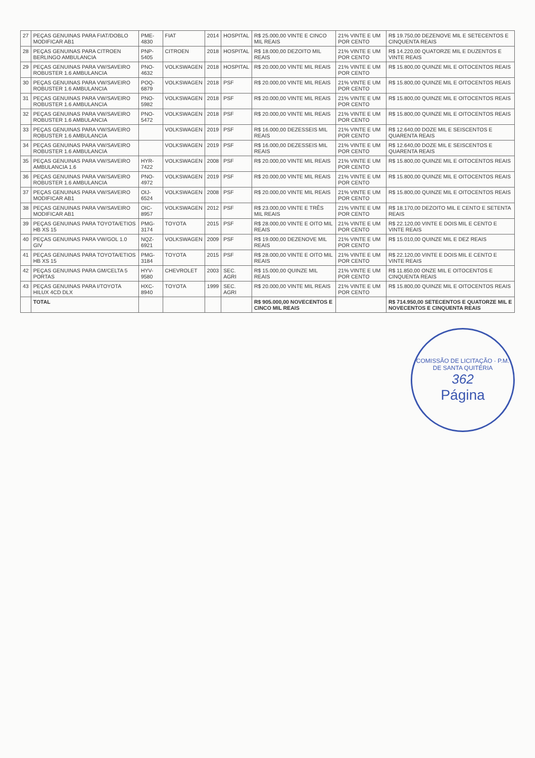| 27 | PEÇAS GENUINAS PARA FIAT/DOBLO MODIFICAR AB1 | PME-4830 | FIAT | 2014 | HOSPITAL | R$ 25.000,00 VINTE E CINCO MIL REAIS | 21% VINTE E UM POR CENTO | R$ 19.750,00 DEZENOVE MIL E SETECENTOS E CINQUENTA REAIS |
| 28 | PEÇAS GENUINAS PARA CITROEN BERLINGO AMBULANCIA | PNP-5405 | CITROEN | 2018 | HOSPITAL | R$ 18.000,00 DEZOITO MIL REAIS | 21% VINTE E UM POR CENTO | R$ 14.220,00 QUATORZE MIL E DUZENTOS E VINTE REAIS |
| 29 | PEÇAS GENUINAS PARA VW/SAVEIRO ROBUSTER 1.6 AMBULANCIA | PNO-4632 | VOLKSWAGEN | 2018 | HOSPITAL | R$ 20.000,00 VINTE MIL REAIS | 21% VINTE E UM POR CENTO | R$ 15.800,00 QUINZE MIL E OITOCENTOS REAIS |
| 30 | PEÇAS GENUINAS PARA VW/SAVEIRO ROBUSTER 1.6 AMBULANCIA | POQ-6879 | VOLKSWAGEN | 2018 | PSF | R$ 20.000,00 VINTE MIL REAIS | 21% VINTE E UM POR CENTO | R$ 15.800,00 QUINZE MIL E OITOCENTOS REAIS |
| 31 | PEÇAS GENUINAS PARA VW/SAVEIRO ROBUSTER 1.6 AMBULANCIA | PNO-5982 | VOLKSWAGEN | 2018 | PSF | R$ 20.000,00 VINTE MIL REAIS | 21% VINTE E UM POR CENTO | R$ 15.800,00 QUINZE MIL E OITOCENTOS REAIS |
| 32 | PEÇAS GENUINAS PARA VW/SAVEIRO ROBUSTER 1.6 AMBULANCIA | PNO-5472 | VOLKSWAGEN | 2018 | PSF | R$ 20.000,00 VINTE MIL REAIS | 21% VINTE E UM POR CENTO | R$ 15.800,00 QUINZE MIL E OITOCENTOS REAIS |
| 33 | PEÇAS GENUINAS PARA VW/SAVEIRO ROBUSTER 1.6 AMBULANCIA | | VOLKSWAGEN | 2019 | PSF | R$ 16.000,00 DEZESSEIS MIL REAIS | 21% VINTE E UM POR CENTO | R$ 12.640,00 DOZE MIL E SEISCENTOS E QUARENTA REAIS |
| 34 | PEÇAS GENUINAS PARA VW/SAVEIRO ROBUSTER 1.6 AMBULANCIA | | VOLKSWAGEN | 2019 | PSF | R$ 16.000,00 DEZESSEIS MIL REAIS | 21% VINTE E UM POR CENTO | R$ 12.640,00 DOZE MIL E SEISCENTOS E QUARENTA REAIS |
| 35 | PEÇAS GENUINAS PARA VW/SAVEIRO AMBULANCIA 1.6 | HYR-7422 | VOLKSWAGEN | 2008 | PSF | R$ 20.000,00 VINTE MIL REAIS | 21% VINTE E UM POR CENTO | R$ 15.800,00 QUINZE MIL E OITOCENTOS REAIS |
| 36 | PEÇAS GENUINAS PARA VW/SAVEIRO ROBUSTER 1.6 AMBULANCIA | PNO-4972 | VOLKSWAGEN | 2019 | PSF | R$ 20.000,00 VINTE MIL REAIS | 21% VINTE E UM POR CENTO | R$ 15.800,00 QUINZE MIL E OITOCENTOS REAIS |
| 37 | PEÇAS GENUINAS PARA VW/SAVEIRO MODIFICAR AB1 | OIJ-6524 | VOLKSWAGEN | 2008 | PSF | R$ 20.000,00 VINTE MIL REAIS | 21% VINTE E UM POR CENTO | R$ 15.800,00 QUINZE MIL E OITOCENTOS REAIS |
| 38 | PEÇAS GENUINAS PARA VW/SAVEIRO MODIFICAR AB1 | OIC-8957 | VOLKSWAGEN | 2012 | PSF | R$ 23.000,00 VINTE E TRÊS MIL REAIS | 21% VINTE E UM POR CENTO | R$ 18.170,00 DEZOITO MIL E CENTO E SETENTA REAIS |
| 39 | PEÇAS GENUINAS PARA TOYOTA/ETIOS HB XS 15 | PMG-3174 | TOYOTA | 2015 | PSF | R$ 28.000,00 VINTE E OITO MIL REAIS | 21% VINTE E UM POR CENTO | R$ 22.120,00 VINTE E DOIS MIL E CENTO E VINTE REAIS |
| 40 | PEÇAS GENUINAS PARA VW/GOL 1.0 GIV | NQZ-6921 | VOLKSWAGEN | 2009 | PSF | R$ 19.000,00 DEZENOVE MIL REAIS | 21% VINTE E UM POR CENTO | R$ 15.010,00 QUINZE MIL E DEZ REAIS |
| 41 | PEÇAS GENUINAS PARA TOYOTA/ETIOS HB XS 15 | PMG-3184 | TOYOTA | 2015 | PSF | R$ 28.000,00 VINTE E OITO MIL REAIS | 21% VINTE E UM POR CENTO | R$ 22.120,00 VINTE E DOIS MIL E CENTO E VINTE REAIS |
| 42 | PEÇAS GENUINAS PARA GM/CELTA 5 PORTAS | HYV-9580 | CHEVROLET | 2003 | SEC. AGRI | R$ 15.000,00 QUINZE MIL REAIS | 21% VINTE E UM POR CENTO | R$ 11.850,00 ONZE MIL E OITOCENTOS E CINQUENTA REAIS |
| 43 | PEÇAS GENUINAS PARA I/TOYOTA HILUX 4CD DLX | HXC-8940 | TOYOTA | 1999 | SEC. AGRI | R$ 20.000,00 VINTE MIL REAIS | 21% VINTE E UM POR CENTO | R$ 15.800,00 QUINZE MIL E OITOCENTOS REAIS |
| | TOTAL | | | | | R$ 905.000,00 NOVECENTOS E CINCO MIL REAIS | | R$ 714.950,00 SETECENTOS E QUATORZE MIL E NOVECENTOS E CINQUENTA REAIS |
COMISSÃO DE LICITAÇÃO · P.M. DE SANTA QUITÉRIA
362
Página